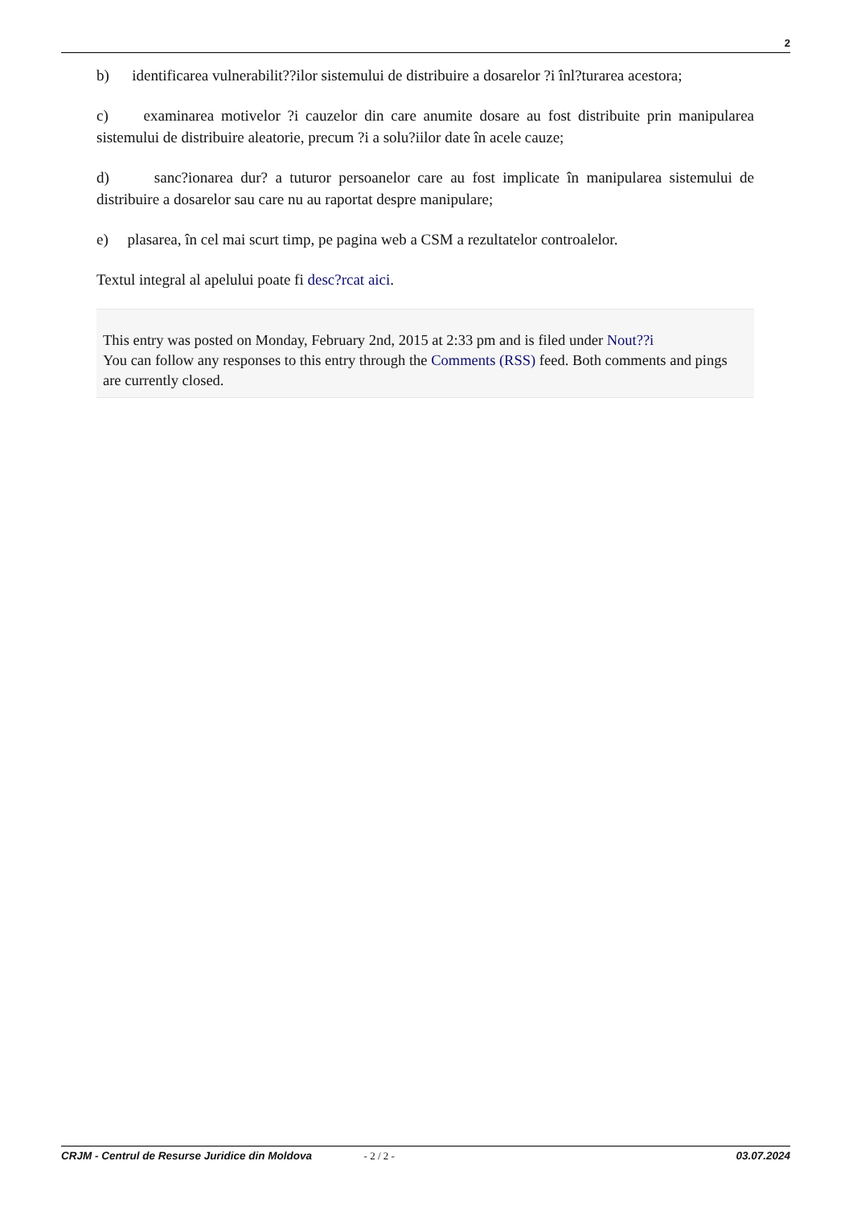2
b) identificarea vulnerabilit??ilor sistemului de distribuire a dosarelor ?i înl?turarea acestora;
c) examinarea motivelor ?i cauzelor din care anumite dosare au fost distribuite prin manipularea sistemului de distribuire aleatorie, precum ?i a solu?iilor date în acele cauze;
d) sanc?ionarea dur? a tuturor persoanelor care au fost implicate în manipularea sistemului de distribuire a dosarelor sau care nu au raportat despre manipulare;
e) plasarea, în cel mai scurt timp, pe pagina web a CSM a rezultatelor controalelor.
Textul integral al apelului poate fi desc?rcat aici.
This entry was posted on Monday, February 2nd, 2015 at 2:33 pm and is filed under Nout??i
You can follow any responses to this entry through the Comments (RSS) feed. Both comments and pings are currently closed.
CRJM - Centrul de Resurse Juridice din Moldova - 2 / 2 - 03.07.2024